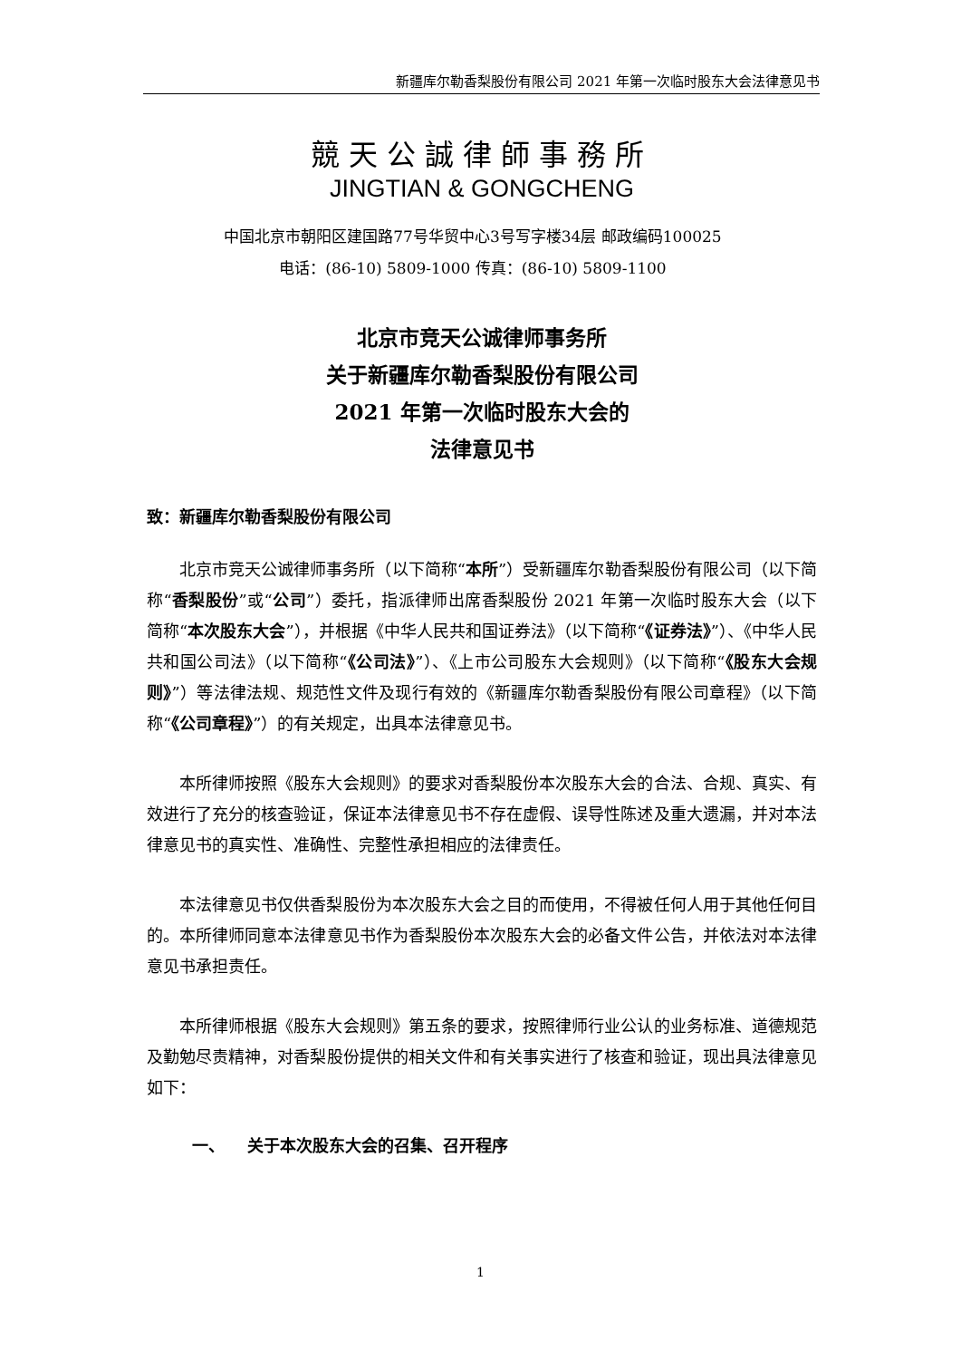新疆库尔勒香梨股份有限公司 2021 年第一次临时股东大会法律意见书
競天公誠律師事務所
JINGTIAN & GONGCHENG
中国北京市朝阳区建国路77号华贸中心3号写字楼34层 邮政编码100025
电话：(86-10) 5809-1000 传真：(86-10) 5809-1100
北京市竞天公诚律师事务所
关于新疆库尔勒香梨股份有限公司
2021 年第一次临时股东大会的
法律意见书
致：新疆库尔勒香梨股份有限公司
北京市竞天公诚律师事务所（以下简称“本所”）受新疆库尔勒香梨股份有限公司（以下简称“香梨股份”或“公司”）委托，指派律师出席香梨股份 2021 年第一次临时股东大会（以下简称“本次股东大会”），并根据《中华人民共和国证券法》（以下简称“《证券法》”）、《中华人民共和国公司法》（以下简称“《公司法》”）、《上市公司股东大会规则》（以下简称“《股东大会规则》”）等法律法规、规范性文件及现行有效的《新疆库尔勒香梨股份有限公司章程》（以下简称“《公司章程》”）的有关规定，出具本法律意见书。
本所律师按照《股东大会规则》的要求对香梨股份本次股东大会的合法、合规、真实、有效进行了充分的核查验证，保证本法律意见书不存在虚假、误导性陈述及重大遗漏，并对本法律意见书的真实性、准确性、完整性承担相应的法律责任。
本法律意见书仅供香梨股份为本次股东大会之目的而使用，不得被任何人用于其他任何目的。本所律师同意本法律意见书作为香梨股份本次股东大会的必备文件公告，并依法对本法律意见书承担责任。
本所律师根据《股东大会规则》第五条的要求，按照律师行业公认的业务标准、道德规范及勤勉尽责精神，对香梨股份提供的相关文件和有关事实进行了核查和验证，现出具法律意见如下：
一、 关于本次股东大会的召集、召开程序
1